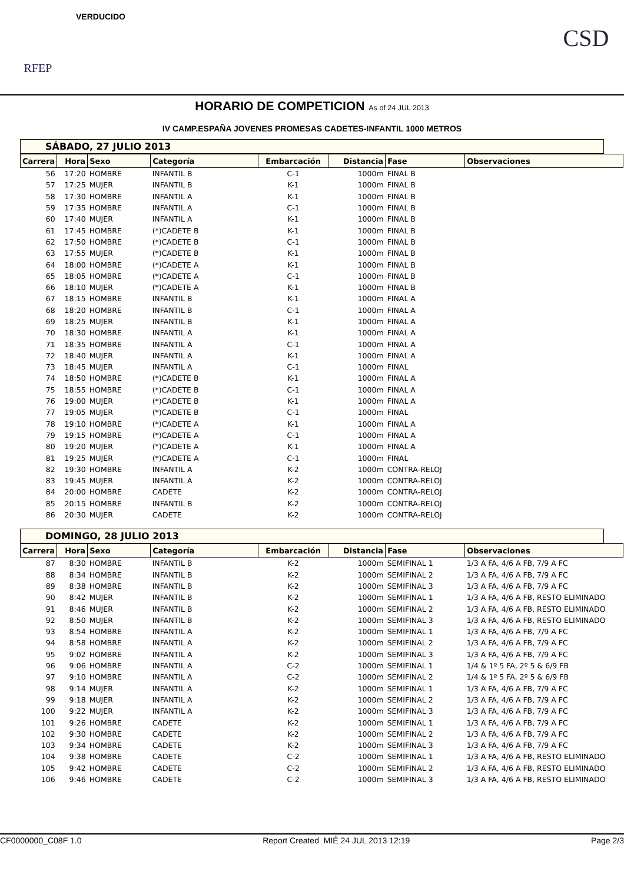RFEP
VERDUCIDO
CSD
HORARIO DE COMPETICION As of 24 JUL 2013
IV CAMP.ESPAÑA JOVENES PROMESAS CADETES-INFANTIL 1000 METROS
SÁBADO, 27 JULIO 2013
| Carrera | Hora | Sexo | Categoría | Embarcación | Distancia | Fase | Observaciones |
| --- | --- | --- | --- | --- | --- | --- | --- |
| 56 | 17:20 | HOMBRE | INFANTIL B | C-1 | 1000m | FINAL B | |
| 57 | 17:25 | MUJER | INFANTIL B | K-1 | 1000m | FINAL B | |
| 58 | 17:30 | HOMBRE | INFANTIL A | K-1 | 1000m | FINAL B | |
| 59 | 17:35 | HOMBRE | INFANTIL A | C-1 | 1000m | FINAL B | |
| 60 | 17:40 | MUJER | INFANTIL A | K-1 | 1000m | FINAL B | |
| 61 | 17:45 | HOMBRE | (*)CADETE B | K-1 | 1000m | FINAL B | |
| 62 | 17:50 | HOMBRE | (*)CADETE B | C-1 | 1000m | FINAL B | |
| 63 | 17:55 | MUJER | (*)CADETE B | K-1 | 1000m | FINAL B | |
| 64 | 18:00 | HOMBRE | (*)CADETE A | K-1 | 1000m | FINAL B | |
| 65 | 18:05 | HOMBRE | (*)CADETE A | C-1 | 1000m | FINAL B | |
| 66 | 18:10 | MUJER | (*)CADETE A | K-1 | 1000m | FINAL B | |
| 67 | 18:15 | HOMBRE | INFANTIL B | K-1 | 1000m | FINAL A | |
| 68 | 18:20 | HOMBRE | INFANTIL B | C-1 | 1000m | FINAL A | |
| 69 | 18:25 | MUJER | INFANTIL B | K-1 | 1000m | FINAL A | |
| 70 | 18:30 | HOMBRE | INFANTIL A | K-1 | 1000m | FINAL A | |
| 71 | 18:35 | HOMBRE | INFANTIL A | C-1 | 1000m | FINAL A | |
| 72 | 18:40 | MUJER | INFANTIL A | K-1 | 1000m | FINAL A | |
| 73 | 18:45 | MUJER | INFANTIL A | C-1 | 1000m | FINAL | |
| 74 | 18:50 | HOMBRE | (*)CADETE B | K-1 | 1000m | FINAL A | |
| 75 | 18:55 | HOMBRE | (*)CADETE B | C-1 | 1000m | FINAL A | |
| 76 | 19:00 | MUJER | (*)CADETE B | K-1 | 1000m | FINAL A | |
| 77 | 19:05 | MUJER | (*)CADETE B | C-1 | 1000m | FINAL | |
| 78 | 19:10 | HOMBRE | (*)CADETE A | K-1 | 1000m | FINAL A | |
| 79 | 19:15 | HOMBRE | (*)CADETE A | C-1 | 1000m | FINAL A | |
| 80 | 19:20 | MUJER | (*)CADETE A | K-1 | 1000m | FINAL A | |
| 81 | 19:25 | MUJER | (*)CADETE A | C-1 | 1000m | FINAL | |
| 82 | 19:30 | HOMBRE | INFANTIL A | K-2 | 1000m | CONTRA-RELOJ | |
| 83 | 19:45 | MUJER | INFANTIL A | K-2 | 1000m | CONTRA-RELOJ | |
| 84 | 20:00 | HOMBRE | CADETE | K-2 | 1000m | CONTRA-RELOJ | |
| 85 | 20:15 | HOMBRE | INFANTIL B | K-2 | 1000m | CONTRA-RELOJ | |
| 86 | 20:30 | MUJER | CADETE | K-2 | 1000m | CONTRA-RELOJ | |
DOMINGO, 28 JULIO 2013
| Carrera | Hora | Sexo | Categoría | Embarcación | Distancia | Fase | Observaciones |
| --- | --- | --- | --- | --- | --- | --- | --- |
| 87 | 8:30 | HOMBRE | INFANTIL B | K-2 | 1000m | SEMIFINAL 1 | 1/3 A FA, 4/6 A FB, 7/9 A FC |
| 88 | 8:34 | HOMBRE | INFANTIL B | K-2 | 1000m | SEMIFINAL 2 | 1/3 A FA, 4/6 A FB, 7/9 A FC |
| 89 | 8:38 | HOMBRE | INFANTIL B | K-2 | 1000m | SEMIFINAL 3 | 1/3 A FA, 4/6 A FB, 7/9 A FC |
| 90 | 8:42 | MUJER | INFANTIL B | K-2 | 1000m | SEMIFINAL 1 | 1/3 A FA, 4/6 A FB, RESTO ELIMINADO |
| 91 | 8:46 | MUJER | INFANTIL B | K-2 | 1000m | SEMIFINAL 2 | 1/3 A FA, 4/6 A FB, RESTO ELIMINADO |
| 92 | 8:50 | MUJER | INFANTIL B | K-2 | 1000m | SEMIFINAL 3 | 1/3 A FA, 4/6 A FB, RESTO ELIMINADO |
| 93 | 8:54 | HOMBRE | INFANTIL A | K-2 | 1000m | SEMIFINAL 1 | 1/3 A FA, 4/6 A FB, 7/9 A FC |
| 94 | 8:58 | HOMBRE | INFANTIL A | K-2 | 1000m | SEMIFINAL 2 | 1/3 A FA, 4/6 A FB, 7/9 A FC |
| 95 | 9:02 | HOMBRE | INFANTIL A | K-2 | 1000m | SEMIFINAL 3 | 1/3 A FA, 4/6 A FB, 7/9 A FC |
| 96 | 9:06 | HOMBRE | INFANTIL A | C-2 | 1000m | SEMIFINAL 1 | 1/4 & 1º 5 FA, 2º 5 & 6/9 FB |
| 97 | 9:10 | HOMBRE | INFANTIL A | C-2 | 1000m | SEMIFINAL 2 | 1/4 & 1º 5 FA, 2º 5 & 6/9 FB |
| 98 | 9:14 | MUJER | INFANTIL A | K-2 | 1000m | SEMIFINAL 1 | 1/3 A FA, 4/6 A FB, 7/9 A FC |
| 99 | 9:18 | MUJER | INFANTIL A | K-2 | 1000m | SEMIFINAL 2 | 1/3 A FA, 4/6 A FB, 7/9 A FC |
| 100 | 9:22 | MUJER | INFANTIL A | K-2 | 1000m | SEMIFINAL 3 | 1/3 A FA, 4/6 A FB, 7/9 A FC |
| 101 | 9:26 | HOMBRE | CADETE | K-2 | 1000m | SEMIFINAL 1 | 1/3 A FA, 4/6 A FB, 7/9 A FC |
| 102 | 9:30 | HOMBRE | CADETE | K-2 | 1000m | SEMIFINAL 2 | 1/3 A FA, 4/6 A FB, 7/9 A FC |
| 103 | 9:34 | HOMBRE | CADETE | K-2 | 1000m | SEMIFINAL 3 | 1/3 A FA, 4/6 A FB, 7/9 A FC |
| 104 | 9:38 | HOMBRE | CADETE | C-2 | 1000m | SEMIFINAL 1 | 1/3 A FA, 4/6 A FB, RESTO ELIMINADO |
| 105 | 9:42 | HOMBRE | CADETE | C-2 | 1000m | SEMIFINAL 2 | 1/3 A FA, 4/6 A FB, RESTO ELIMINADO |
| 106 | 9:46 | HOMBRE | CADETE | C-2 | 1000m | SEMIFINAL 3 | 1/3 A FA, 4/6 A FB, RESTO ELIMINADO |
CF0000000_C08F 1.0 Report Created MIÉ 24 JUL 2013 12:19 Page 2/3